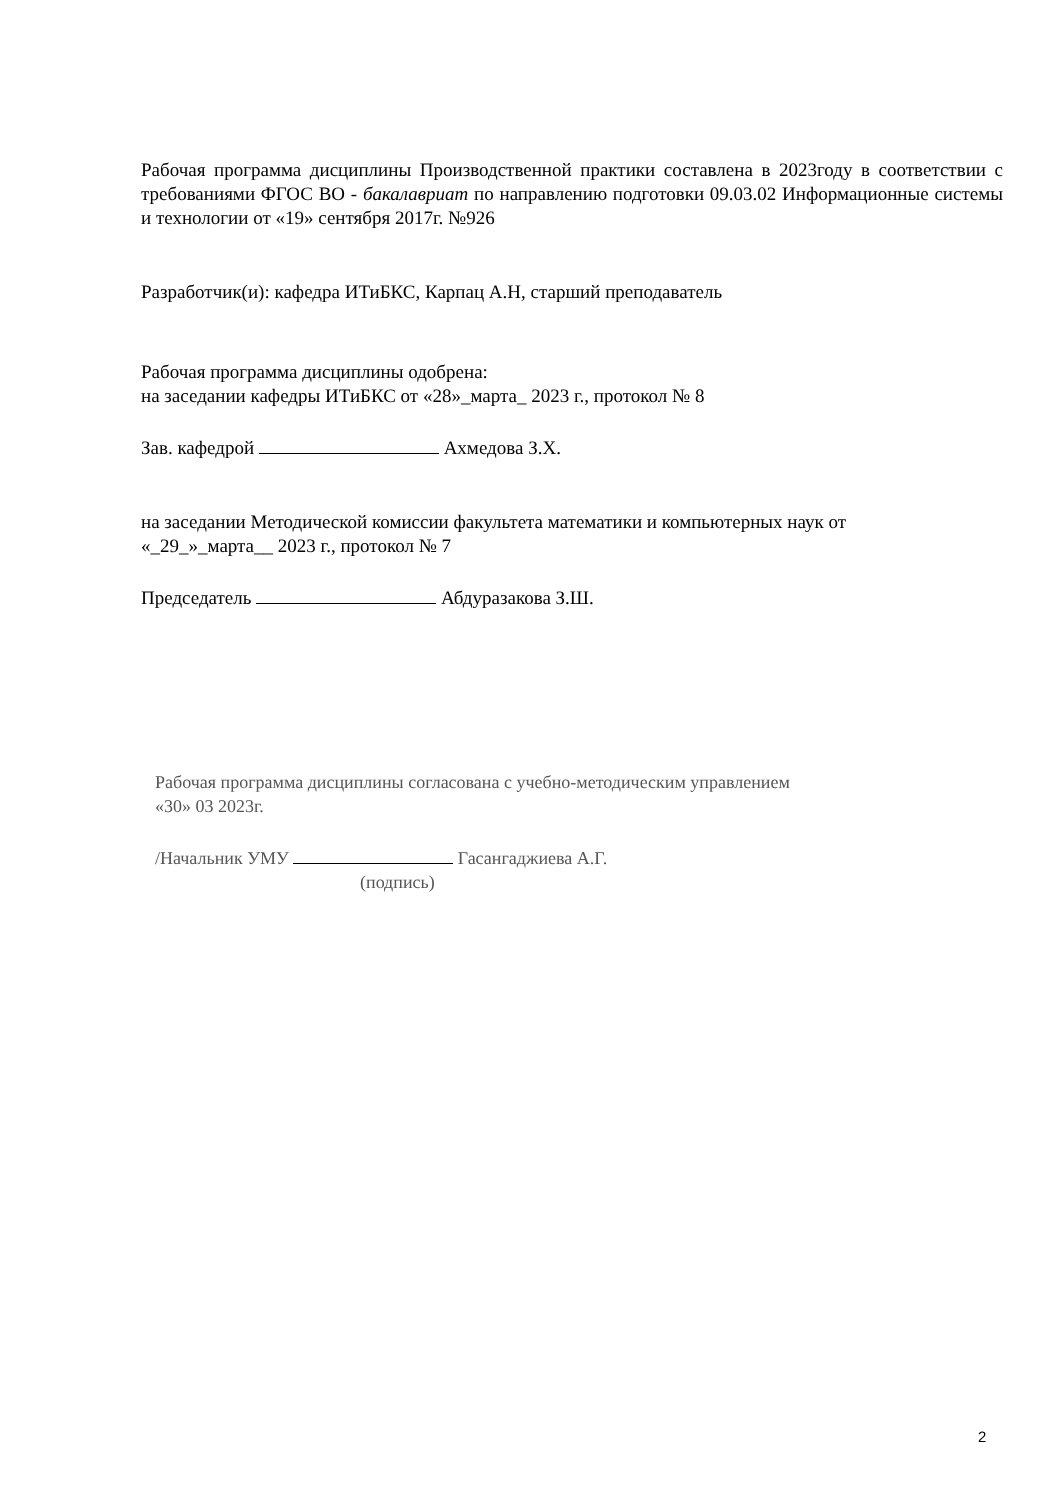Рабочая программа дисциплины Производственной практики составлена в 2023году в соответствии с требованиями ФГОС ВО - бакалавриат по направлению подготовки 09.03.02 Информационные системы и технологии от «19» сентября 2017г. №926
Разработчик(и): кафедра ИТиБКС, Карпац А.Н, старший преподаватель
Рабочая программа дисциплины одобрена:
на заседании кафедры ИТиБКС от «28»_марта_ 2023 г., протокол № 8
Зав. кафедрой Ахмедова З.Х.
на заседании Методической комиссии факультета математики и компьютерных наук от
«_29_»_марта__ 2023 г., протокол № 7
Председатель Абдуразакова З.Ш.
Рабочая программа дисциплины согласована с учебно-методическим управлением
«30» 03 2023г.
/Начальник УМУ Гасангаджиева А.Г.
(подпись)
2